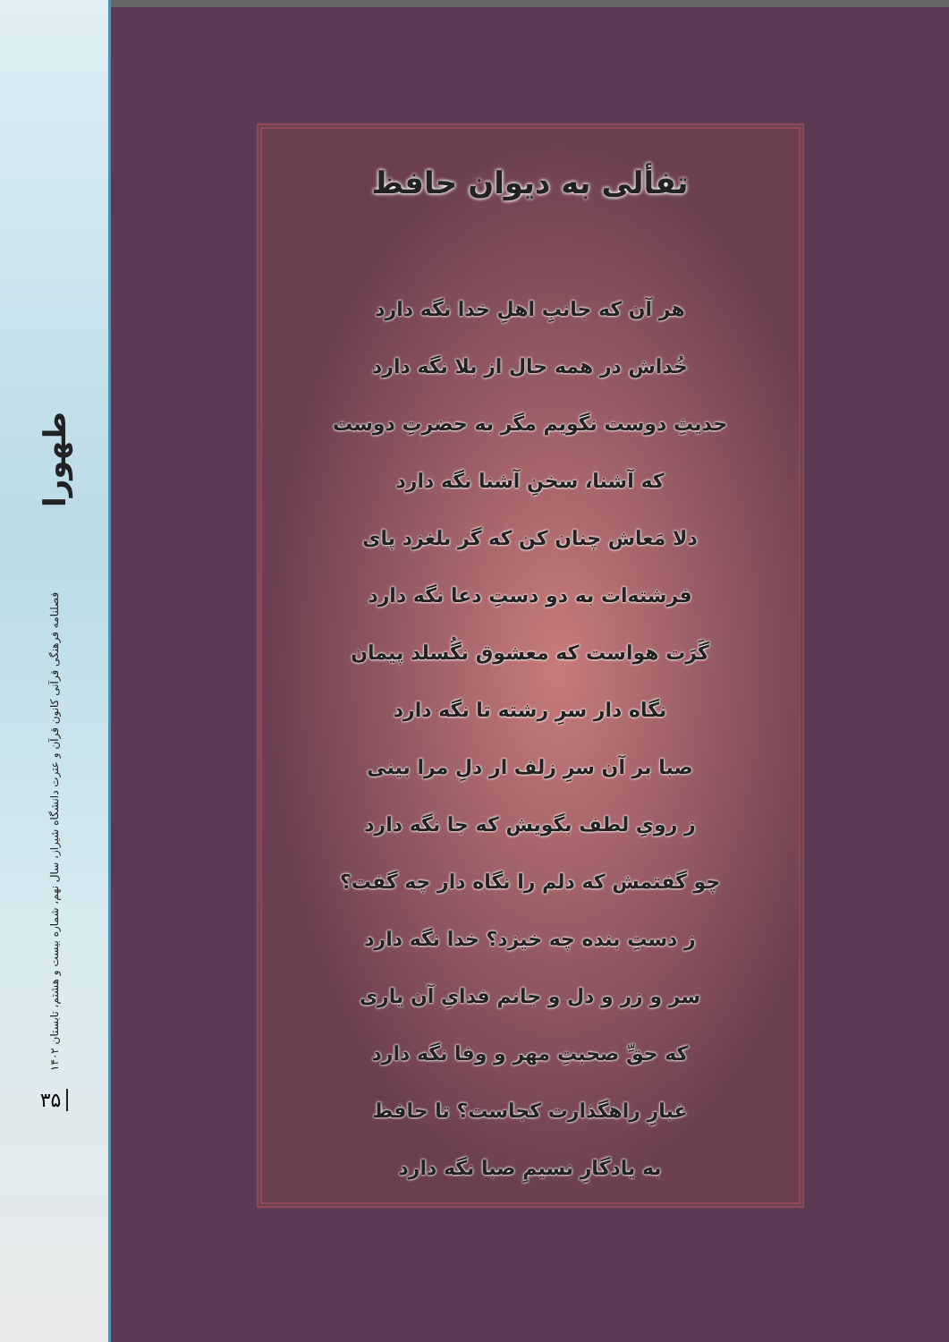طهورا
فصلنامه فرهنگی قرآنی کانون قرآن و عترت دانشگاه شیراز، سال نهم، شماره بیست و هشتم، تابستان ۱۴۰۲
۳۵
تفألی به دیوان حافظ
هر آن که جانبِ اهلِ خدا نگه دارد
خُداش در همه حال از بلا نگه دارد
حدیثِ دوست نگویم مگر به حضرتِ دوست
که آشنا، سخنِ آشنا نگه دارد
دلا مَعاش چنان کن که گر بلغزد پای
فرشته‌ات به دو دستِ دعا نگه دارد
گَرَت هواست که معشوق نگُسلد پیمان
نگاه دار سرِ رشته تا نگه دارد
صبا بر آن سرِ زلف ار دلِ مرا بینی
ز رویِ لطف بگویش که جا نگه دارد
چو گفتمش که دلم را نگاه دار چه گفت؟
ز دستِ بنده چه خیزد؟ خدا نگه دارد
سر و زر و دل و جانم فدایِ آن یاری
که حقِّ صحبتِ مهر و وفا نگه دارد
غبارِ راهگذارت کجاست؟ تا حافظ
به یادگارِ نسیمِ صبا نگه دارد